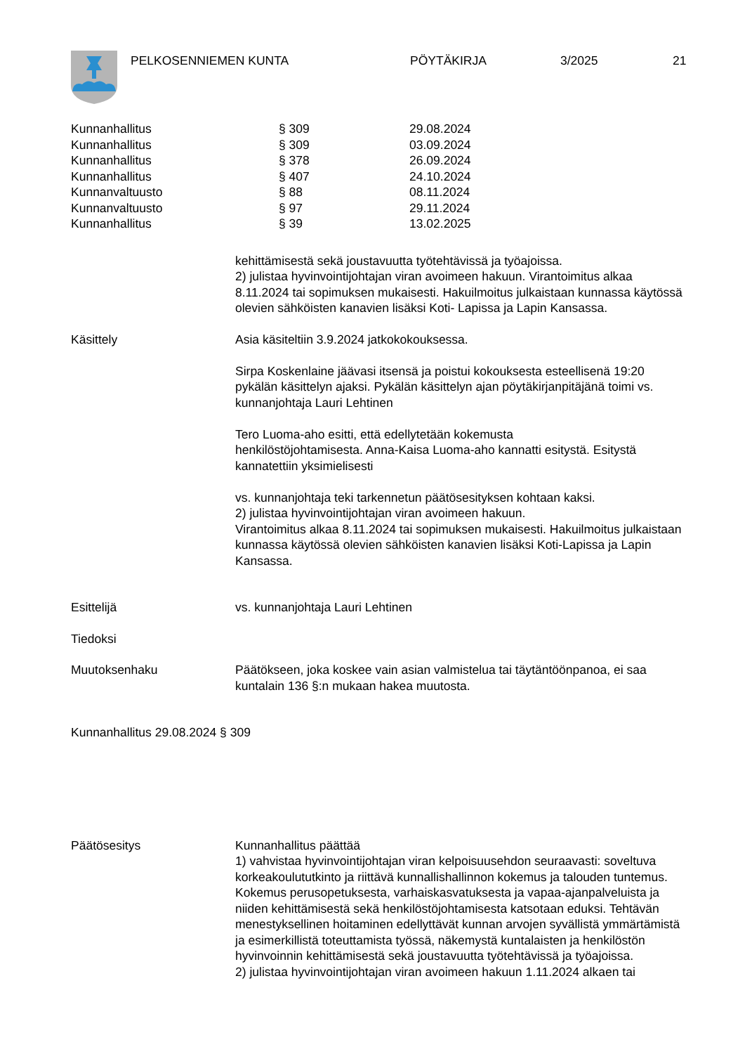PELKOSENNIEMEN KUNTA PÖYTÄKIRJA 3/2025 21
| Kunnanhallitus | § 309 | 29.08.2024 |
| Kunnanhallitus | § 309 | 03.09.2024 |
| Kunnanhallitus | § 378 | 26.09.2024 |
| Kunnanhallitus | § 407 | 24.10.2024 |
| Kunnanvaltuusto | § 88 | 08.11.2024 |
| Kunnanvaltuusto | § 97 | 29.11.2024 |
| Kunnanhallitus | § 39 | 13.02.2025 |
kehittämisestä sekä joustavuutta työtehtävissä ja työajoissa.
2) julistaa hyvinvointijohtajan viran avoimeen hakuun. Virantoimitus alkaa 8.11.2024 tai sopimuksen mukaisesti. Hakuilmoitus julkaistaan kunnassa käytössä olevien sähköisten kanavien lisäksi Koti- Lapissa ja Lapin Kansassa.
Käsittely Asia käsiteltiin 3.9.2024 jatkokokouksessa.
Sirpa Koskenlaine jäävasi itsensä ja poistui kokouksesta esteellisenä 19:20 pykälän käsittelyn ajaksi. Pykälän käsittelyn ajan pöytäkirjanpitäjänä toimi vs. kunnanjohtaja Lauri Lehtinen
Tero Luoma-aho esitti, että edellytetään kokemusta
henkilöstöjohtamisesta. Anna-Kaisa Luoma-aho kannatti esitystä. Esitystä kannatettiin yksimielisesti
vs. kunnanjohtaja teki tarkennetun päätösesityksen kohtaan kaksi.
2) julistaa hyvinvointijohtajan viran avoimeen hakuun.
Virantoimitus alkaa 8.11.2024 tai sopimuksen mukaisesti. Hakuilmoitus julkaistaan kunnassa käytössä olevien sähköisten kanavien lisäksi Koti-Lapissa ja Lapin Kansassa.
Esittelijä vs. kunnanjohtaja Lauri Lehtinen
Tiedoksi
Muutoksenhaku Päätökseen, joka koskee vain asian valmistelua tai täytäntöönpanoa, ei saa kuntalain 136 §:n mukaan hakea muutosta.
Kunnanhallitus 29.08.2024 § 309
Päätösesitys Kunnanhallitus päättää
1) vahvistaa hyvinvointijohtajan viran kelpoisuusehdon seuraavasti: soveltuva korkeakoulututkinto ja riittävä kunnallishallinnon kokemus ja talouden tuntemus. Kokemus perusopetuksesta, varhaiskasvatuksesta ja vapaa-ajanpalveluista ja niiden kehittämisestä sekä henkilöstöjohtamisesta katsotaan eduksi. Tehtävän menestyksellinen hoitaminen edellyttävät kunnan arvojen syvällistä ymmärtämistä ja esimerkillistä toteuttamista työssä, näkemystä kuntalaisten ja henkilöstön hyvinvoinnin kehittämisestä sekä joustavuutta työtehtävissä ja työajoissa.
2) julistaa hyvinvointijohtajan viran avoimeen hakuun 1.11.2024 alkaen tai